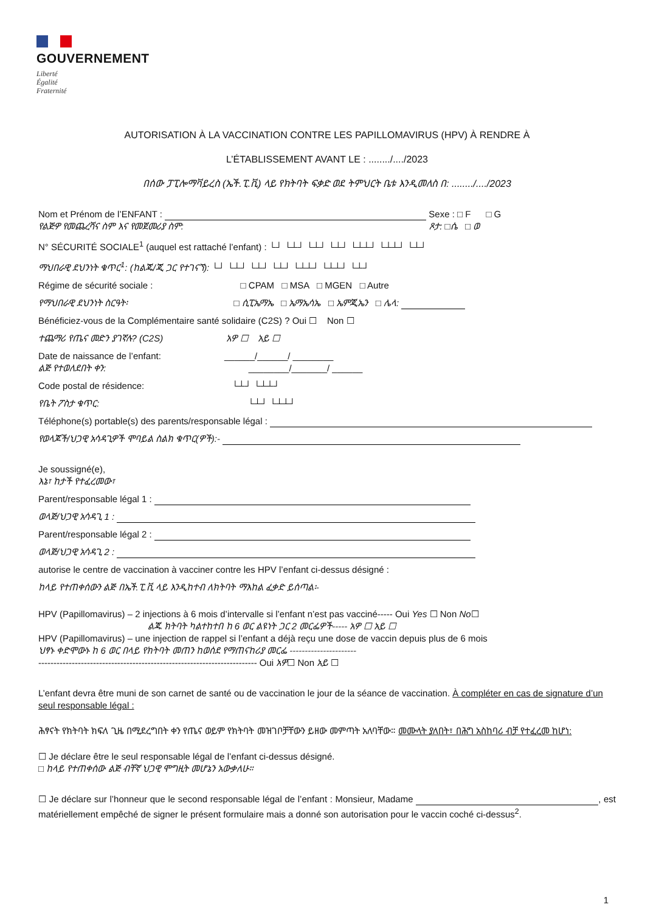GOUVERNEMENT
Liberté
Égalité
Fraternité
AUTORISATION À LA VACCINATION CONTRE LES PAPILLOMAVIRUS (HPV) À RENDRE À
L’ÉTABLISSEMENT AVANT LE : ......../..../2023
በሰው ፓፒሎማቫይረስ (ኤች.ፒ.ቪ) ላይ የክትባት ፍቃድ ወደ ትምህርት ቤቱ እንዲመለስ በ: ......../..../2023
Nom et Prénom de l’ENFANT : Sexe : □ F □ G
የልጅዎ የመጨረሻና ስም እና የመጀመሪያ ስም: ጾታ: □ሴ □ ወ
N° SÉCURITÉ SOCIALE<sup>1</sup> (auquel est rattaché l’enfant) : └┘ └┴┘ └┴┘ └┴┘ └┴┴┘ └┴┴┘ └┴┘
ማህበራዊ ደህንነት ቁጥር<sup>1</sup>: (ከልጁ/ጂ ጋር የተገናኘ): └┘ └┴┘ └┴┘ └┴┘ └┴┴┘ └┴┴┘ └┴┘
Régime de sécurité sociale : □ CPAM □ MSA □ MGEN □ Autre
የማህበራዊ ደህንነት ስርዓት፡ □ ሲፒኤማኤ □ ኤማኤሳኤ □ ኤምጂኤን □ ሌላ:
Bénéficiez-vous de la Complémentaire santé solidaire (C2S) ? Oui ☐ Non ☐
ተጨማሪ የጤና መድን ያገኛሉ? (C2S) አዎ ☐ አይ ☐
Date de naissance de l’enfant: ______/______/ ________
ልጅ የተወለደበት ቀን: ________/_______/ ______
Code postal de résidence: └┴┘ └┴┴┘
የቤት ፖስታ ቁጥር: └┴┘ └┴┴┘
Téléphone(s) portable(s) des parents/responsable légal :
የወላጆች/ህጋዊ አሳዳጊዎች ሞባይል ስልክ ቁጥር(ዎች):-
Je soussigné(e),
እኔ፣ ከታች የተፈረመው፣
Parent/responsable légal 1 :
ወላጅ/ህጋዊ አሳዳጊ 1 :
Parent/responsable légal 2 :
ወላጅ/ህጋዊ አሳዳጊ 2 :
autorise le centre de vaccination à vacciner contre les HPV l’enfant ci-dessus désigné :
ከላይ የተጠቀሰውን ልጅ በኤች.ፒ.ቪ ላይ እንዲከተብ ለክትባት ማእከል ፈቃድ ይሰጣል፡-
HPV (Papillomavirus) – 2 injections à 6 mois d’intervalle si l’enfant n’est pas vacciné----- Oui Yes ☐ Non No☐
ልጁ ክትባት ካልተከተበ ከ 6 ወር ልዩነት ጋር 2 መርፌዎች----- አዎ ☐ አይ ☐
HPV (Papillomavirus) – une injection de rappel si l’enfant a déjà reçu une dose de vaccin depuis plus de 6 mois
ህፃኑ ቀድሞውኑ ከ 6 ወር በላይ የክትባት መጠን ከወሰደ የማጠናከሪያ መርፌ ----------------------
------------------------------------------------------------------------ Oui አዎ☐ Non አይ ☐
L’enfant devra être muni de son carnet de santé ou de vaccination le jour de la séance de vaccination. À compléter en cas de signature d’un seul responsable légal :
ሕፃናት የክትባት ክፍለ ጊዜ በሚደረግበት ቀን የጤና ወይም የክትባት መዝገቦቻቸውን ይዘው መምጣት አለባቸው። መሙላት ያለበት፣ በሕግ አስከባሪ ብቻ የተፈረመ ከሆነ:
☐ Je déclare être le seul responsable légal de l’enfant ci-dessus désigné.
□ ከላይ የተጠቀሰው ልጅ ብቸኛ ህጋዊ ሞግዚት መሆኔን አውቃለሁ።
☐ Je déclare sur l’honneur que le second responsable légal de l’enfant : Monsieur, Madame , est matériellement empêché de signer le présent formulaire mais a donné son autorisation pour le vaccin coché ci-dessus<sup>2</sup>.
1